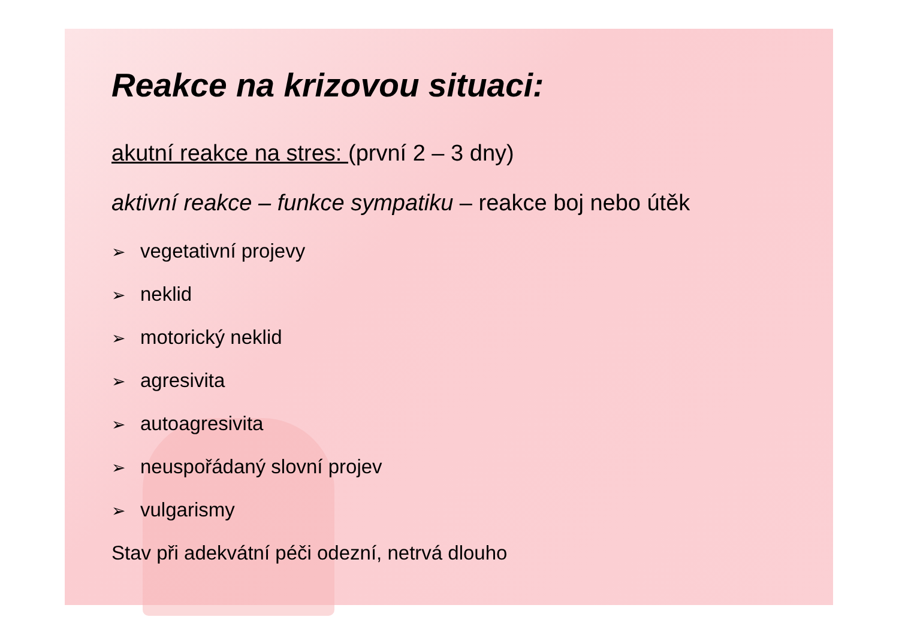Reakce na krizovou situaci:
akutní reakce na stres: (první 2 – 3 dny)
aktivní reakce – funkce sympatiku – reakce boj nebo útěk
➢ vegetativní projevy
➢ neklid
➢ motorický neklid
➢ agresivita
➢ autoagresivita
➢ neuspořádaný slovní projev
➢ vulgarismy
Stav při adekvátní péči odezní, netrvá dlouho